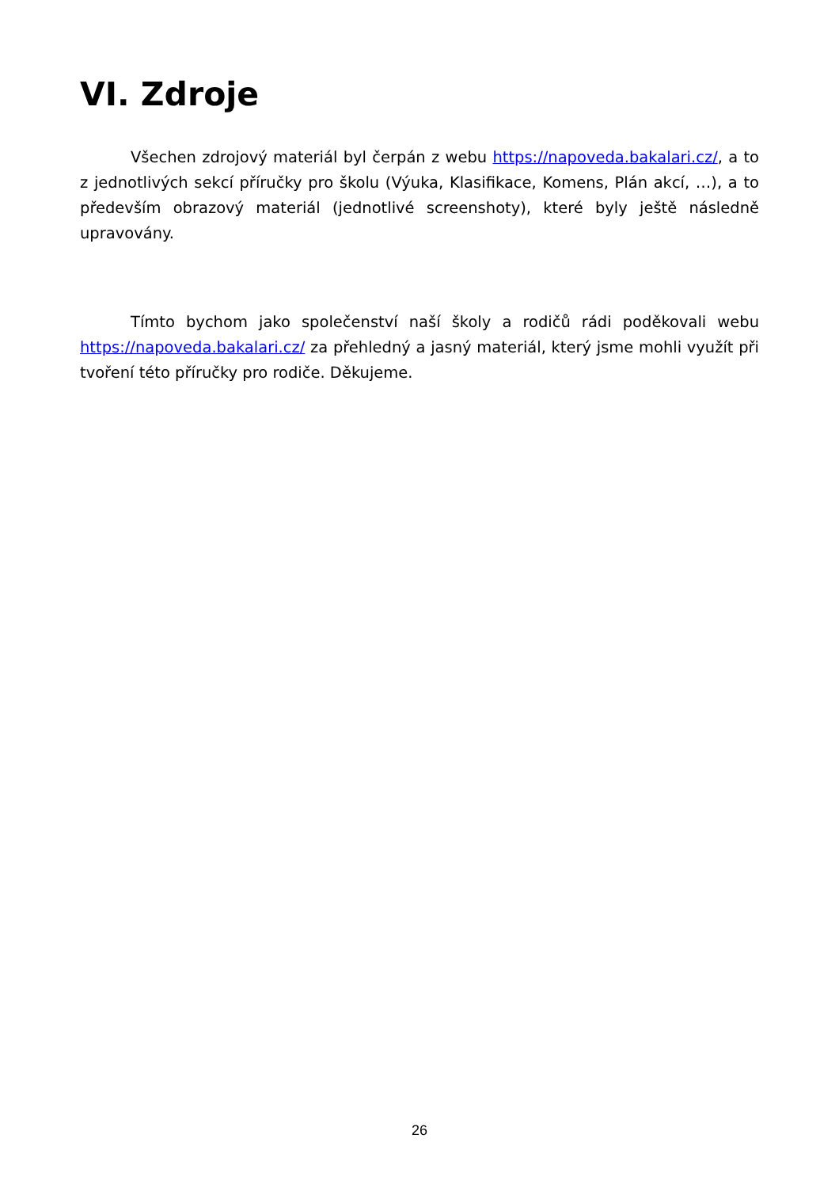VI. Zdroje
Všechen zdrojový materiál byl čerpán z webu https://napoveda.bakalari.cz/, a to z jednotlivých sekcí příručky pro školu (Výuka, Klasifikace, Komens, Plán akcí, …), a to především obrazový materiál (jednotlivé screenshoty), které byly ještě následně upravovány.
Tímto bychom jako společenství naší školy a rodičů rádi poděkovali webu https://napoveda.bakalari.cz/ za přehledný a jasný materiál, který jsme mohli využít při tvoření této příručky pro rodiče. Děkujeme.
26